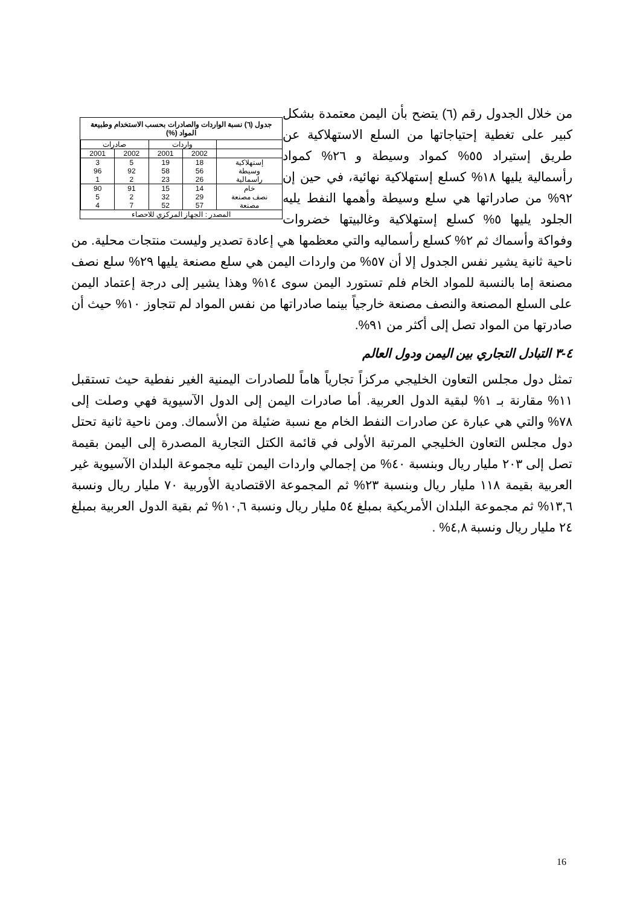جدول (٦) نسبة الواردات والصادرات بحسب الاستخدام وطبيعة المواد (%)
| | واردات | | صادرات | |
| --- | --- | --- | --- | --- |
| | 2002 | 2001 | 2002 | 2001 |
| إستهلاكية | 18 | 19 | 5 | 3 |
| وسيطة | 56 | 58 | 92 | 96 |
| راسمالية | 26 | 23 | 2 | 1 |
| خام | 14 | 15 | 91 | 90 |
| نصف مصنعة | 29 | 32 | 2 | 5 |
| مصنعة | 57 | 52 | 7 | 4 |
المصدر : الجهاز المركزي للاحصاء
من خلال الجدول رقم (٦) يتضح بأن اليمن معتمدة بشكل كبير على تغطية إحتياجاتها من السلع الاستهلاكية عن طريق إستيراد ٥٥% كمواد وسيطة و ٢٦% كمواد رأسمالية يليها ١٨% كسلع إستهلاكية نهائية، في حين إن ٩٢% من صادراتها هي سلع وسيطة وأهمها النفط يليه الجلود يليها ٥% كسلع إستهلاكية وغالبيتها خضروات وفواكة وأسماك ثم ٢% كسلع رأسماليه والتي معظمها هي إعادة تصدير وليست منتجات محلية. من ناحية ثانية يشير نفس الجدول إلا أن ٥٧% من واردات اليمن هي سلع مصنعة يليها ٢٩% سلع نصف مصنعة إما بالنسبة للمواد الخام فلم تستورد اليمن سوى ١٤% وهذا يشير إلى درجة إعتماد اليمن على السلع المصنعة والنصف مصنعة خارجياً بينما صادراتها من نفس المواد لم تتجاوز ١٠% حيث أن صادرتها من المواد تصل إلى أكثر من ٩١%.
٤-٣ التبادل التجاري بين اليمن ودول العالم
تمثل دول مجلس التعاون الخليجي مركزاً تجارياً هاماً للصادرات اليمنية الغير نفطية حيث تستقبل ١١% مقارنة بـ ١% لبقية الدول العربية. أما صادرات اليمن إلى الدول الآسيوية فهي وصلت إلى ٧٨% والتي هي عبارة عن صادرات النفط الخام مع نسبة ضئيلة من الأسماك. ومن ناحية ثانية تحتل دول مجلس التعاون الخليجي المرتبة الأولى في قائمة الكتل التجارية المصدرة إلى اليمن بقيمة تصل إلى ٢٠٣ مليار ريال وبنسبة ٤٠% من إجمالي واردات اليمن تليه مجموعة البلدان الآسيوية غير العربية بقيمة ١١٨ مليار ريال وبنسبة ٢٣% ثم المجموعة الاقتصادية الأوربية ٧٠ مليار ريال ونسبة ١٣,٦% ثم مجموعة البلدان الأمريكية بمبلغ ٥٤ مليار ريال ونسبة ١٠,٦% ثم بقية الدول العربية بمبلغ ٢٤ مليار ريال ونسبة ٤,٨% .
16